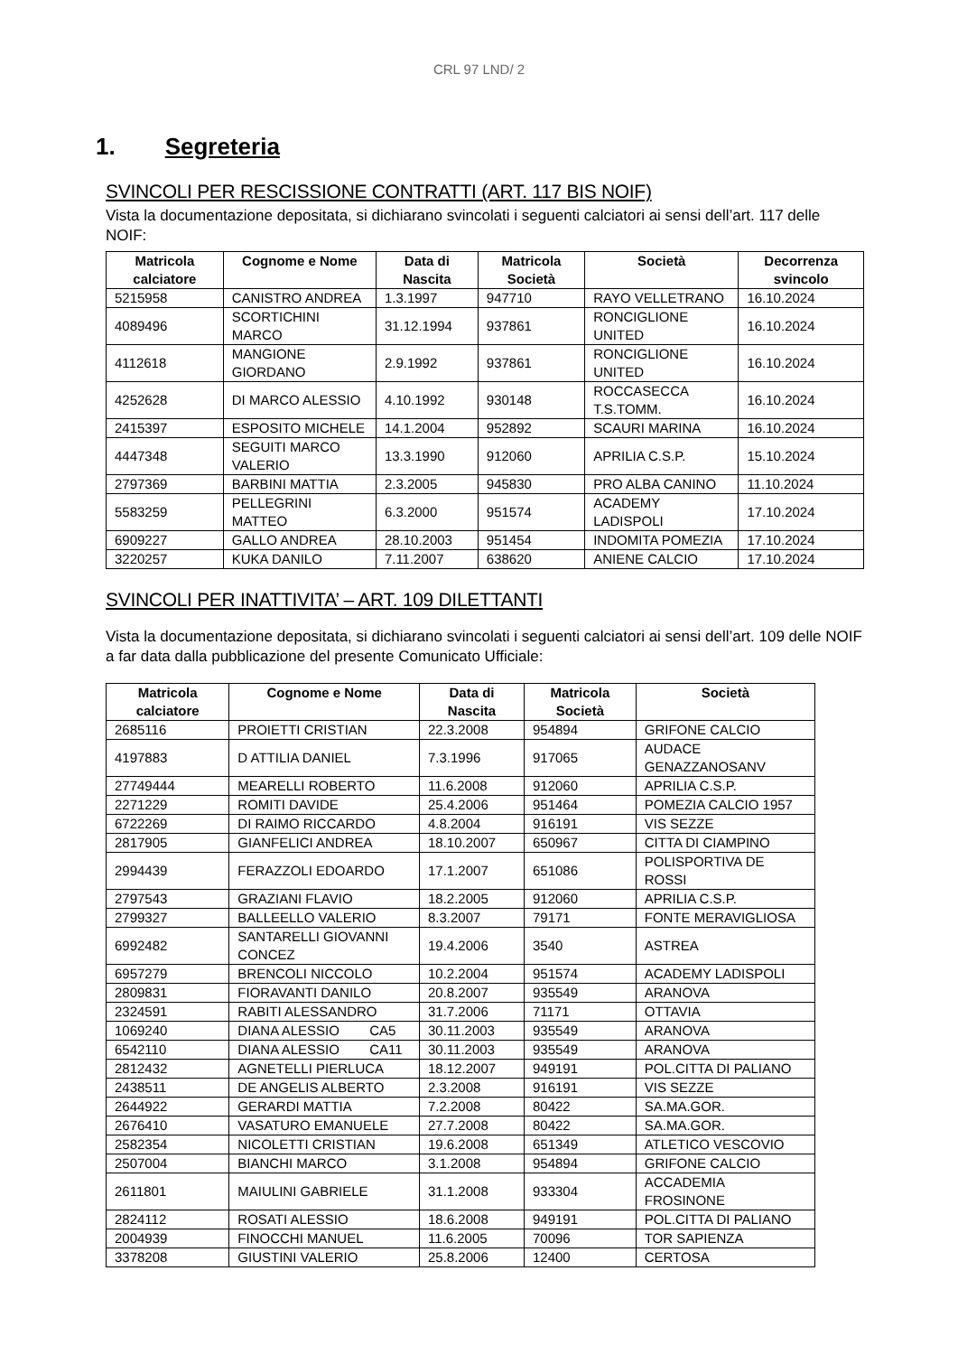CRL 97 LND/ 2
1. Segreteria
SVINCOLI PER RESCISSIONE CONTRATTI (ART. 117 BIS NOIF)
Vista la documentazione depositata, si dichiarano svincolati i seguenti calciatori ai sensi dell’art. 117 delle NOIF:
| Matricola calciatore | Cognome e Nome | Data di Nascita | Matricola Società | Società | Decorrenza svincolo |
| --- | --- | --- | --- | --- | --- |
| 5215958 | CANISTRO ANDREA | 1.3.1997 | 947710 | RAYO VELLETRANO | 16.10.2024 |
| 4089496 | SCORTICHINI MARCO | 31.12.1994 | 937861 | RONCIGLIONE UNITED | 16.10.2024 |
| 4112618 | MANGIONE GIORDANO | 2.9.1992 | 937861 | RONCIGLIONE UNITED | 16.10.2024 |
| 4252628 | DI MARCO ALESSIO | 4.10.1992 | 930148 | ROCCASECCA T.S.TOMM. | 16.10.2024 |
| 2415397 | ESPOSITO MICHELE | 14.1.2004 | 952892 | SCAURI MARINA | 16.10.2024 |
| 4447348 | SEGUITI MARCO VALERIO | 13.3.1990 | 912060 | APRILIA C.S.P. | 15.10.2024 |
| 2797369 | BARBINI MATTIA | 2.3.2005 | 945830 | PRO ALBA CANINO | 11.10.2024 |
| 5583259 | PELLEGRINI MATTEO | 6.3.2000 | 951574 | ACADEMY LADISPOLI | 17.10.2024 |
| 6909227 | GALLO ANDREA | 28.10.2003 | 951454 | INDOMITA POMEZIA | 17.10.2024 |
| 3220257 | KUKA DANILO | 7.11.2007 | 638620 | ANIENE CALCIO | 17.10.2024 |
SVINCOLI PER INATTIVITA’ – ART. 109 DILETTANTI
Vista la documentazione depositata, si dichiarano svincolati i seguenti calciatori ai sensi dell’art. 109 delle NOIF a far data dalla pubblicazione del presente Comunicato Ufficiale:
| Matricola calciatore | Cognome e Nome | Data di Nascita | Matricola Società | Società |
| --- | --- | --- | --- | --- |
| 2685116 | PROIETTI CRISTIAN | 22.3.2008 | 954894 | GRIFONE CALCIO |
| 4197883 | D ATTILIA DANIEL | 7.3.1996 | 917065 | AUDACE GENAZZANOSANV |
| 27749444 | MEARELLI ROBERTO | 11.6.2008 | 912060 | APRILIA C.S.P. |
| 2271229 | ROMITI DAVIDE | 25.4.2006 | 951464 | POMEZIA CALCIO 1957 |
| 6722269 | DI RAIMO RICCARDO | 4.8.2004 | 916191 | VIS SEZZE |
| 2817905 | GIANFELICI ANDREA | 18.10.2007 | 650967 | CITTA DI CIAMPINO |
| 2994439 | FERAZZOLI EDOARDO | 17.1.2007 | 651086 | POLISPORTIVA DE ROSSI |
| 2797543 | GRAZIANI FLAVIO | 18.2.2005 | 912060 | APRILIA C.S.P. |
| 2799327 | BALLEELLO VALERIO | 8.3.2007 | 79171 | FONTE MERAVIGLIOSA |
| 6992482 | SANTARELLI GIOVANNI CONCEZ | 19.4.2006 | 3540 | ASTREA |
| 6957279 | BRENCOLI NICCOLO | 10.2.2004 | 951574 | ACADEMY LADISPOLI |
| 2809831 | FIORAVANTI DANILO | 20.8.2007 | 935549 | ARANOVA |
| 2324591 | RABITI ALESSANDRO | 31.7.2006 | 71171 | OTTAVIA |
| 1069240 | DIANA ALESSIO CA5 | 30.11.2003 | 935549 | ARANOVA |
| 6542110 | DIANA ALESSIO CA11 | 30.11.2003 | 935549 | ARANOVA |
| 2812432 | AGNETELLI PIERLUCA | 18.12.2007 | 949191 | POL.CITTA DI PALIANO |
| 2438511 | DE ANGELIS ALBERTO | 2.3.2008 | 916191 | VIS SEZZE |
| 2644922 | GERARDI MATTIA | 7.2.2008 | 80422 | SA.MA.GOR. |
| 2676410 | VASATURO EMANUELE | 27.7.2008 | 80422 | SA.MA.GOR. |
| 2582354 | NICOLETTI CRISTIAN | 19.6.2008 | 651349 | ATLETICO VESCOVIO |
| 2507004 | BIANCHI MARCO | 3.1.2008 | 954894 | GRIFONE CALCIO |
| 2611801 | MAIULINI GABRIELE | 31.1.2008 | 933304 | ACCADEMIA FROSINONE |
| 2824112 | ROSATI ALESSIO | 18.6.2008 | 949191 | POL.CITTA DI PALIANO |
| 2004939 | FINOCCHI MANUEL | 11.6.2005 | 70096 | TOR SAPIENZA |
| 3378208 | GIUSTINI VALERIO | 25.8.2006 | 12400 | CERTOSA |